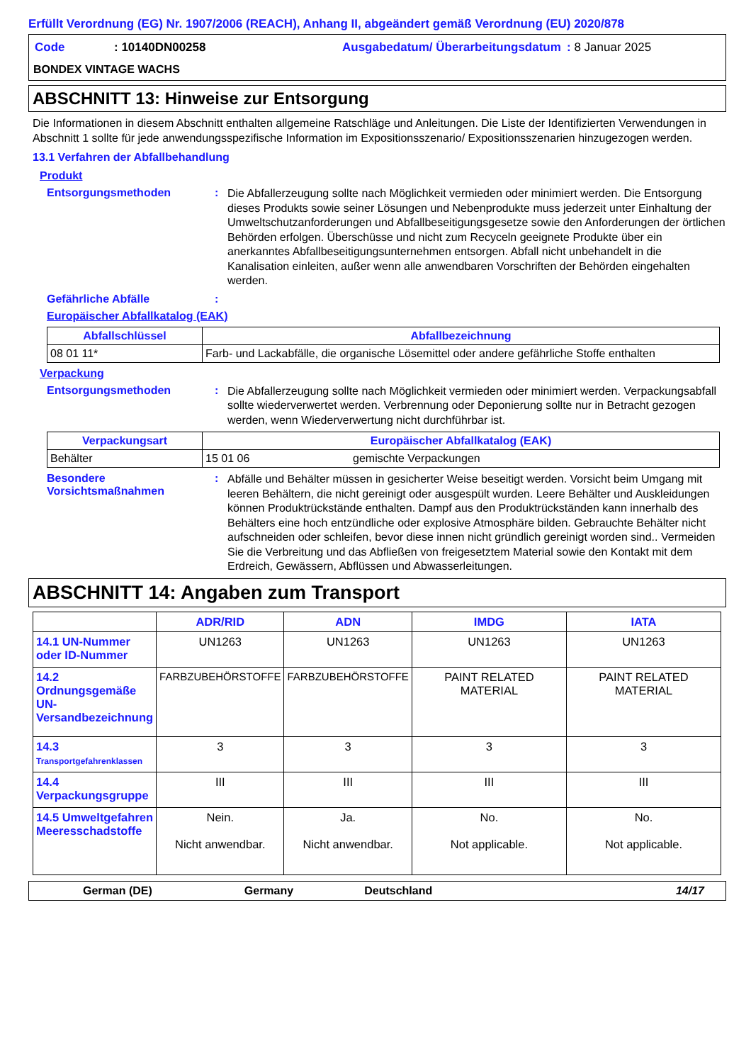Erfüllt Verordnung (EG) Nr. 1907/2006 (REACH), Anhang II, abgeändert gemäß Verordnung (EU) 2020/878
| Code | : 10140DN00258 | Ausgabedatum/ Überarbeitungsdatum | : 8 Januar 2025 |
BONDEX VINTAGE WACHS
ABSCHNITT 13: Hinweise zur Entsorgung
Die Informationen in diesem Abschnitt enthalten allgemeine Ratschläge und Anleitungen. Die Liste der Identifizierten Verwendungen in Abschnitt 1 sollte für jede anwendungsspezifische Information im Expositionsszenario/ Expositionsszenarien hinzugezogen werden.
13.1 Verfahren der Abfallbehandlung
Produkt
Entsorgungsmethoden :
Die Abfallerzeugung sollte nach Möglichkeit vermieden oder minimiert werden. Die Entsorgung dieses Produkts sowie seiner Lösungen und Nebenprodukte muss jederzeit unter Einhaltung der Umweltschutzanforderungen und Abfallbeseitigungsgesetze sowie den Anforderungen der örtlichen Behörden erfolgen. Überschüsse und nicht zum Recyceln geeignete Produkte über ein anerkanntes Abfallbeseitigungsunternehmen entsorgen. Abfall nicht unbehandelt in die Kanalisation einleiten, außer wenn alle anwendbaren Vorschriften der Behörden eingehalten werden.
Gefährliche Abfälle :
Europäischer Abfallkatalog (EAK)
| Abfallschlüssel | Abfallbezeichnung |
| --- | --- |
| 08 01 11* | Farb- und Lackabfälle, die organische Lösemittel oder andere gefährliche Stoffe enthalten |
Verpackung
Entsorgungsmethoden :
Die Abfallerzeugung sollte nach Möglichkeit vermieden oder minimiert werden. Verpackungsabfall sollte wiederverwertet werden. Verbrennung oder Deponierung sollte nur in Betracht gezogen werden, wenn Wiederverwertung nicht durchführbar ist.
| Verpackungsart | Europäischer Abfallkatalog (EAK) | |
| --- | --- | --- |
| Behälter | 15 01 06 | gemischte Verpackungen |
Besondere Vorsichtsmaßnahmen
:
Abfälle und Behälter müssen in gesicherter Weise beseitigt werden. Vorsicht beim Umgang mit leeren Behältern, die nicht gereinigt oder ausgespült wurden. Leere Behälter und Auskleidungen können Produktrückstände enthalten. Dampf aus den Produktrückständen kann innerhalb des Behälters eine hoch entzündliche oder explosive Atmosphäre bilden. Gebrauchte Behälter nicht aufschneiden oder schleifen, bevor diese innen nicht gründlich gereinigt worden sind.. Vermeiden Sie die Verbreitung und das Abfließen von freigesetztem Material sowie den Kontakt mit dem Erdreich, Gewässern, Abflüssen und Abwasserleitungen.
ABSCHNITT 14: Angaben zum Transport
| | ADR/RID | ADN | IMDG | IATA |
| --- | --- | --- | --- | --- |
| 14.1 UN-Nummer oder ID-Nummer | UN1263 | UN1263 | UN1263 | UN1263 |
| 14.2 Ordnungsgemäße UN-Versandbezeichnung | FARBZUBEHÖRSTOFFE | FARBZUBEHÖRSTOFFE | PAINT RELATED MATERIAL | PAINT RELATED MATERIAL |
| 14.3 Transportgefahrenklassen | 3 | 3 | 3 | 3 |
| 14.4 Verpackungsgruppe | III | III | III | III |
| 14.5 Umweltgefahren Meeresschadstoffe | Nein. Nicht anwendbar. | Ja. Nicht anwendbar. | No. Not applicable. | No. Not applicable. |
German (DE) Germany Deutschland 14/17